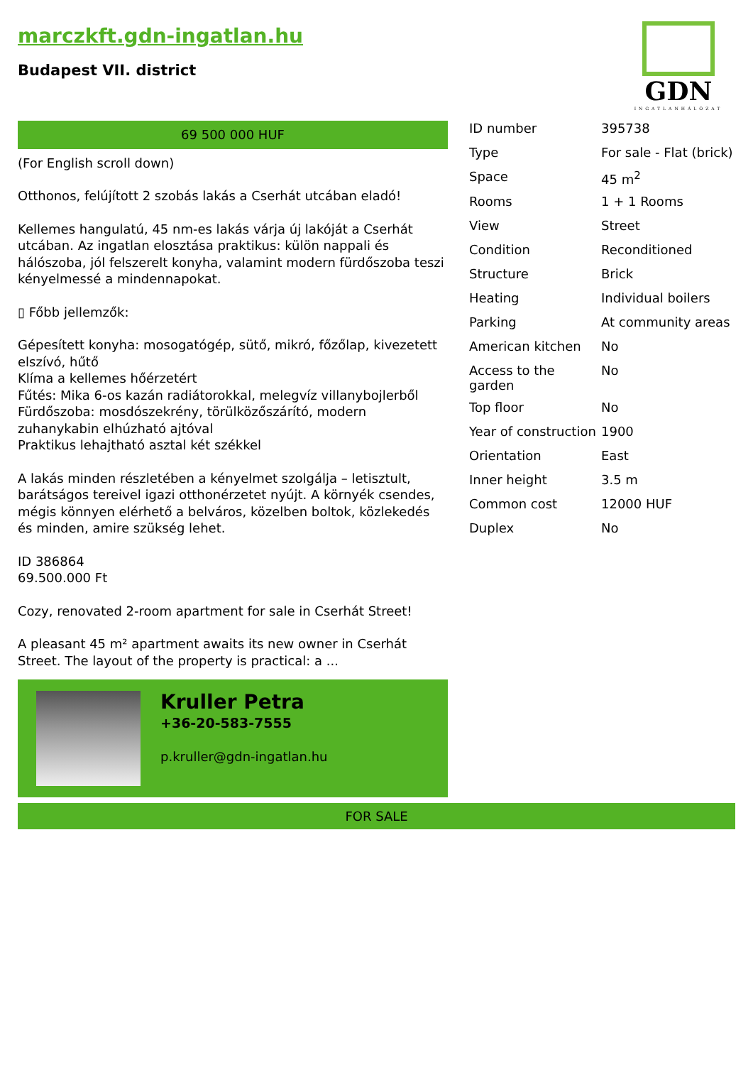marczkft.gdn-ingatlan.hu
Budapest VII. district
GDN
INGATLANHÁLÓZAT
69 500 000 HUF
(For English scroll down)
Otthonos, felújított 2 szobás lakás a Cserhát utcában eladó!
Kellemes hangulatú, 45 nm-es lakás várja új lakóját a Cserhát utcában. Az ingatlan elosztása praktikus: külön nappali és hálószoba, jól felszerelt konyha, valamint modern fürdőszoba teszi kényelmessé a mindennapokat.
▯ Főbb jellemzők:
Gépesített konyha: mosogatógép, sütő, mikró, főzőlap, kivezetett elszívó, hűtő
Klíma a kellemes hőérzetért
Fűtés: Mika 6-os kazán radiátorokkal, melegvíz villanybojlerből
Fürdőszoba: mosdószekrény, törülközőszárító, modern zuhanykabin elhúzható ajtóval
Praktikus lehajtható asztal két székkel
A lakás minden részletében a kényelmet szolgálja – letisztult, barátságos tereivel igazi otthonérzetet nyújt. A környék csendes, mégis könnyen elérhető a belváros, közelben boltok, közlekedés és minden, amire szükség lehet.
ID 386864
69.500.000 Ft
Cozy, renovated 2-room apartment for sale in Cserhát Street!
A pleasant 45 m² apartment awaits its new owner in Cserhát Street. The layout of the property is practical: a ...
Kruller Petra
+36-20-583-7555
p.kruller@gdn-ingatlan.hu
| ID number | 395738 |
| Type | For sale - Flat (brick) |
| Space | 45 m<sup>2</sup> |
| Rooms | 1 + 1 Rooms |
| View | Street |
| Condition | Reconditioned |
| Structure | Brick |
| Heating | Individual boilers |
| Parking | At community areas |
| American kitchen | No |
| Access to the garden | No |
| Top floor | No |
| Year of construction | 1900 |
| Orientation | East |
| Inner height | 3.5 m |
| Common cost | 12000 HUF |
| Duplex | No |
FOR SALE